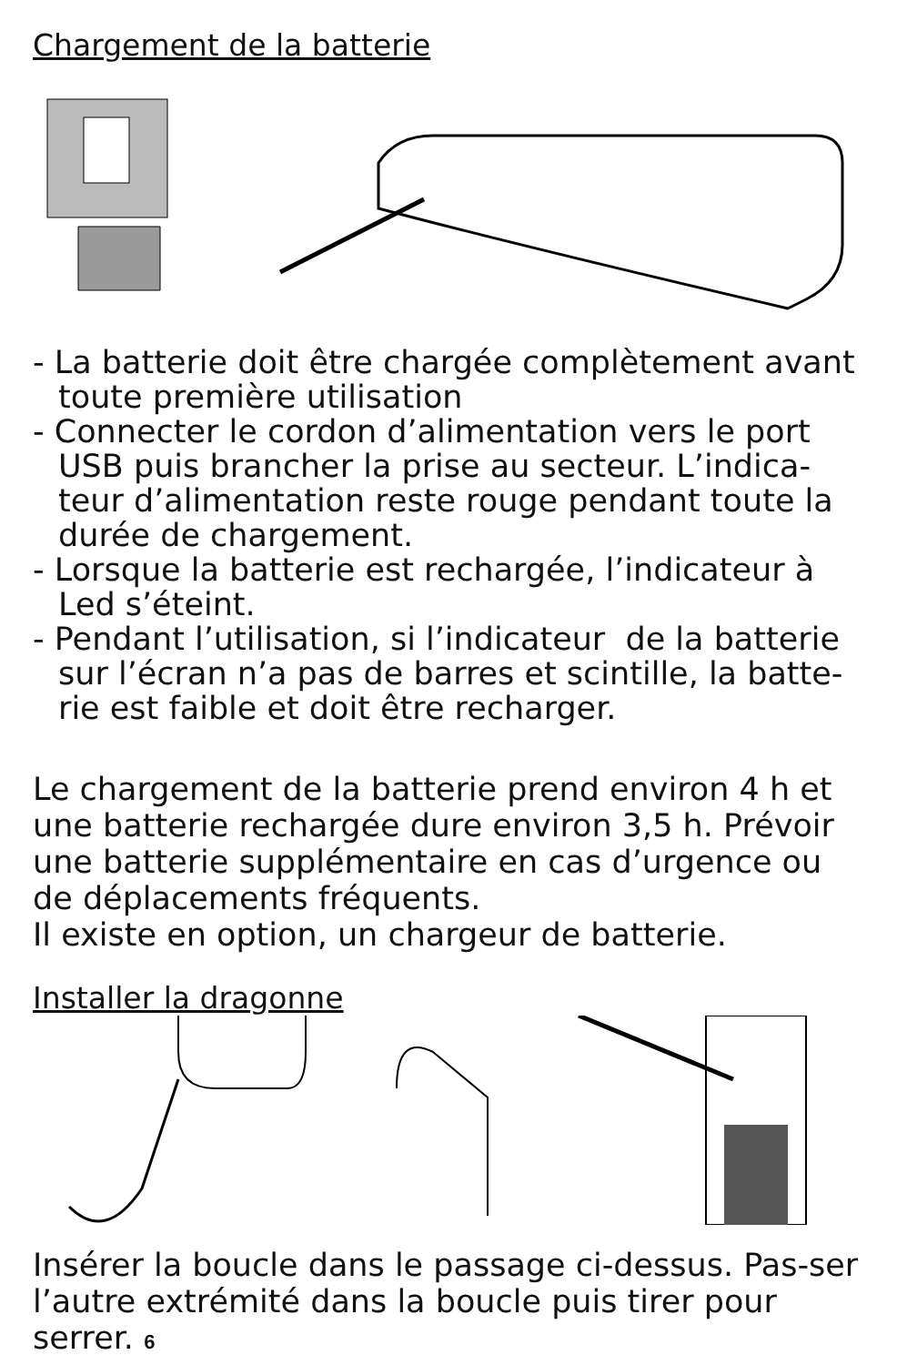Chargement de la batterie
- La batterie doit être chargée complètement avant toute première utilisation
- Connecter le cordon d’alimentation vers le port USB puis brancher la prise au secteur. L’indica-teur d’alimentation reste rouge pendant toute la durée de chargement.
- Lorsque la batterie est rechargée, l’indicateur à Led s’éteint.
- Pendant l’utilisation, si l’indicateur de la batterie sur l’écran n’a pas de barres et scintille, la batte-rie est faible et doit être recharger.
Le chargement de la batterie prend environ 4 h et une batterie rechargée dure environ 3,5 h. Prévoir une batterie supplémentaire en cas d’urgence ou de déplacements fréquents.
Il existe en option, un chargeur de batterie.
Installer la dragonne
Insérer la boucle dans le passage ci-dessus. Pas-ser l’autre extrémité dans la boucle puis tirer pour serrer. 6